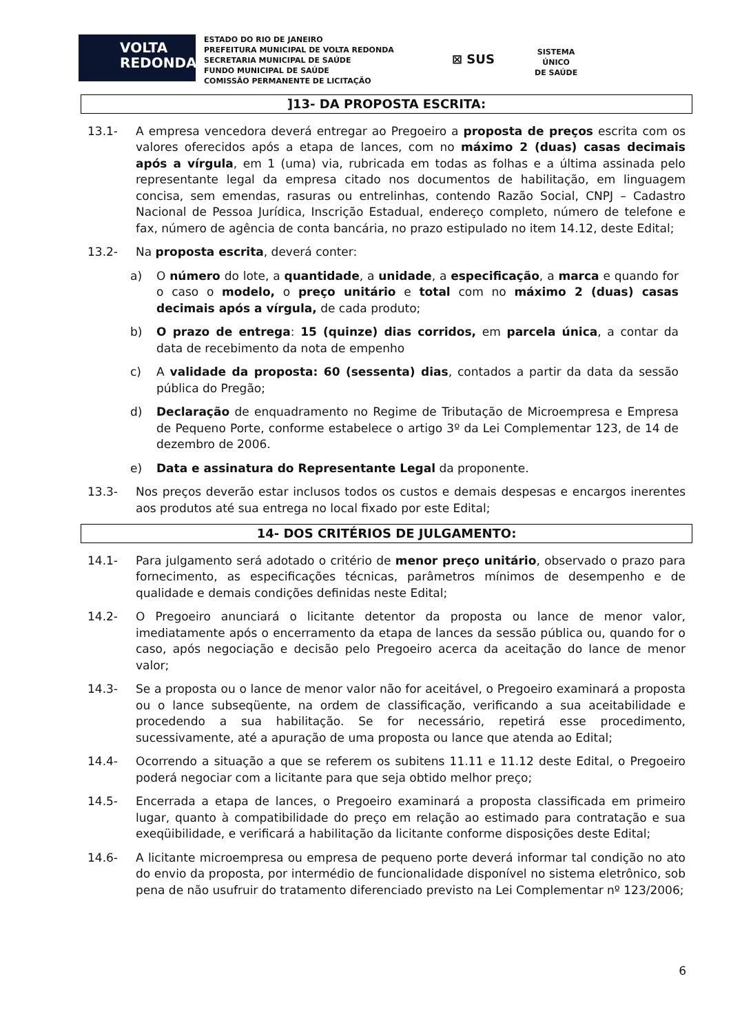VOLTA
REDONDA
ESTADO DO RIO DE JANEIRO
PREFEITURA MUNICIPAL DE VOLTA REDONDA
SECRETARIA MUNICIPAL DE SAÚDE
FUNDO MUNICIPAL DE SAÚDE
COMISSÃO PERMANENTE DE LICITAÇÃO
⊠ SUS
SISTEMA
ÚNICO
DE SAÚDE
]13- DA PROPOSTA ESCRITA:
13.1- A empresa vencedora deverá entregar ao Pregoeiro a proposta de preços escrita com os valores oferecidos após a etapa de lances, com no máximo 2 (duas) casas decimais após a vírgula, em 1 (uma) via, rubricada em todas as folhas e a última assinada pelo representante legal da empresa citado nos documentos de habilitação, em linguagem concisa, sem emendas, rasuras ou entrelinhas, contendo Razão Social, CNPJ – Cadastro Nacional de Pessoa Jurídica, Inscrição Estadual, endereço completo, número de telefone e fax, número de agência de conta bancária, no prazo estipulado no item 14.12, deste Edital;
13.2- Na proposta escrita, deverá conter:
a) O número do lote, a quantidade, a unidade, a especificação, a marca e quando for o caso o modelo, o preço unitário e total com no máximo 2 (duas) casas decimais após a vírgula, de cada produto;
b) O prazo de entrega: 15 (quinze) dias corridos, em parcela única, a contar da data de recebimento da nota de empenho
c) A validade da proposta: 60 (sessenta) dias, contados a partir da data da sessão pública do Pregão;
d) Declaração de enquadramento no Regime de Tributação de Microempresa e Empresa de Pequeno Porte, conforme estabelece o artigo 3º da Lei Complementar 123, de 14 de dezembro de 2006.
e) Data e assinatura do Representante Legal da proponente.
13.3- Nos preços deverão estar inclusos todos os custos e demais despesas e encargos inerentes aos produtos até sua entrega no local fixado por este Edital;
14- DOS CRITÉRIOS DE JULGAMENTO:
14.1- Para julgamento será adotado o critério de menor preço unitário, observado o prazo para fornecimento, as especificações técnicas, parâmetros mínimos de desempenho e de qualidade e demais condições definidas neste Edital;
14.2- O Pregoeiro anunciará o licitante detentor da proposta ou lance de menor valor, imediatamente após o encerramento da etapa de lances da sessão pública ou, quando for o caso, após negociação e decisão pelo Pregoeiro acerca da aceitação do lance de menor valor;
14.3- Se a proposta ou o lance de menor valor não for aceitável, o Pregoeiro examinará a proposta ou o lance subseqüente, na ordem de classificação, verificando a sua aceitabilidade e procedendo a sua habilitação. Se for necessário, repetirá esse procedimento, sucessivamente, até a apuração de uma proposta ou lance que atenda ao Edital;
14.4- Ocorrendo a situação a que se referem os subitens 11.11 e 11.12 deste Edital, o Pregoeiro poderá negociar com a licitante para que seja obtido melhor preço;
14.5- Encerrada a etapa de lances, o Pregoeiro examinará a proposta classificada em primeiro lugar, quanto à compatibilidade do preço em relação ao estimado para contratação e sua exeqüibilidade, e verificará a habilitação da licitante conforme disposições deste Edital;
14.6- A licitante microempresa ou empresa de pequeno porte deverá informar tal condição no ato do envio da proposta, por intermédio de funcionalidade disponível no sistema eletrônico, sob pena de não usufruir do tratamento diferenciado previsto na Lei Complementar nº 123/2006;
6